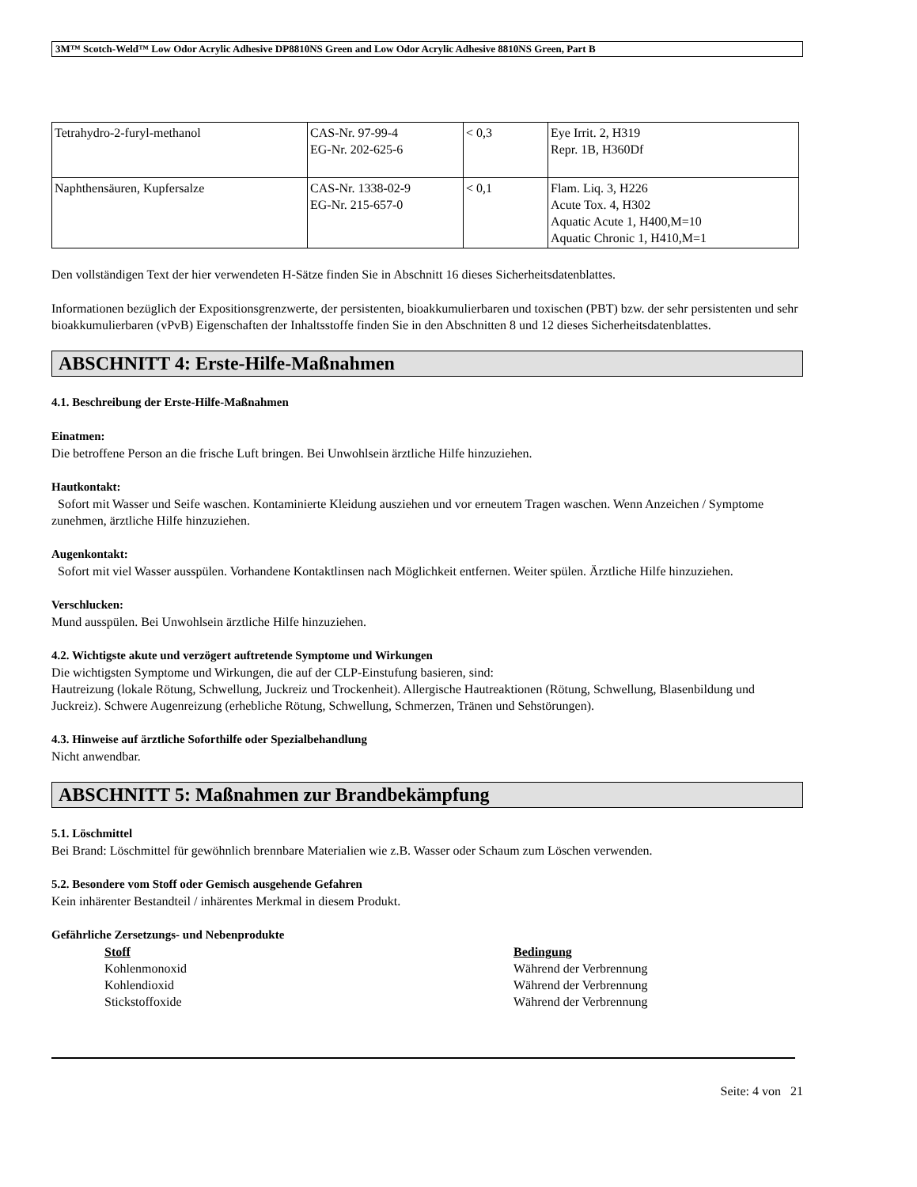3M™ Scotch-Weld™ Low Odor Acrylic Adhesive DP8810NS Green and Low Odor Acrylic Adhesive 8810NS Green, Part B
| Tetrahydro-2-furyl-methanol | CAS-Nr. 97-99-4 EG-Nr. 202-625-6 | < 0,3 | Eye Irrit. 2, H319 Repr. 1B, H360Df |
| Naphthensäuren, Kupfersalze | CAS-Nr. 1338-02-9 EG-Nr. 215-657-0 | < 0,1 | Flam. Liq. 3, H226 Acute Tox. 4, H302 Aquatic Acute 1, H400,M=10 Aquatic Chronic 1, H410,M=1 |
Den vollständigen Text der hier verwendeten H-Sätze finden Sie in Abschnitt 16 dieses Sicherheitsdatenblattes.
Informationen bezüglich der Expositionsgrenzwerte, der persistenten, bioakkumulierbaren und toxischen (PBT) bzw. der sehr persistenten und sehr bioakkumulierbaren (vPvB) Eigenschaften der Inhaltsstoffe finden Sie in den Abschnitten 8 und 12 dieses Sicherheitsdatenblattes.
ABSCHNITT 4: Erste-Hilfe-Maßnahmen
4.1. Beschreibung der Erste-Hilfe-Maßnahmen
Einatmen:
Die betroffene Person an die frische Luft bringen. Bei Unwohlsein ärztliche Hilfe hinzuziehen.
Hautkontakt:
Sofort mit Wasser und Seife waschen. Kontaminierte Kleidung ausziehen und vor erneutem Tragen waschen. Wenn Anzeichen / Symptome zunehmen, ärztliche Hilfe hinzuziehen.
Augenkontakt:
Sofort mit viel Wasser ausspülen. Vorhandene Kontaktlinsen nach Möglichkeit entfernen. Weiter spülen. Ärztliche Hilfe hinzuziehen.
Verschlucken:
Mund ausspülen. Bei Unwohlsein ärztliche Hilfe hinzuziehen.
4.2. Wichtigste akute und verzögert auftretende Symptome und Wirkungen
Die wichtigsten Symptome und Wirkungen, die auf der CLP-Einstufung basieren, sind:
Hautreizung (lokale Rötung, Schwellung, Juckreiz und Trockenheit). Allergische Hautreaktionen (Rötung, Schwellung, Blasenbildung und Juckreiz). Schwere Augenreizung (erhebliche Rötung, Schwellung, Schmerzen, Tränen und Sehstörungen).
4.3. Hinweise auf ärztliche Soforthilfe oder Spezialbehandlung
Nicht anwendbar.
ABSCHNITT 5: Maßnahmen zur Brandbekämpfung
5.1. Löschmittel
Bei Brand: Löschmittel für gewöhnlich brennbare Materialien wie z.B. Wasser oder Schaum zum Löschen verwenden.
5.2. Besondere vom Stoff oder Gemisch ausgehende Gefahren
Kein inhärenter Bestandteil / inhärentes Merkmal in diesem Produkt.
Gefährliche Zersetzungs- und Nebenprodukte
Stoff Bedingung
Kohlenmonoxid Während der Verbrennung
Kohlendioxid Während der Verbrennung
Stickstoffoxide Während der Verbrennung
Seite: 4 von 21